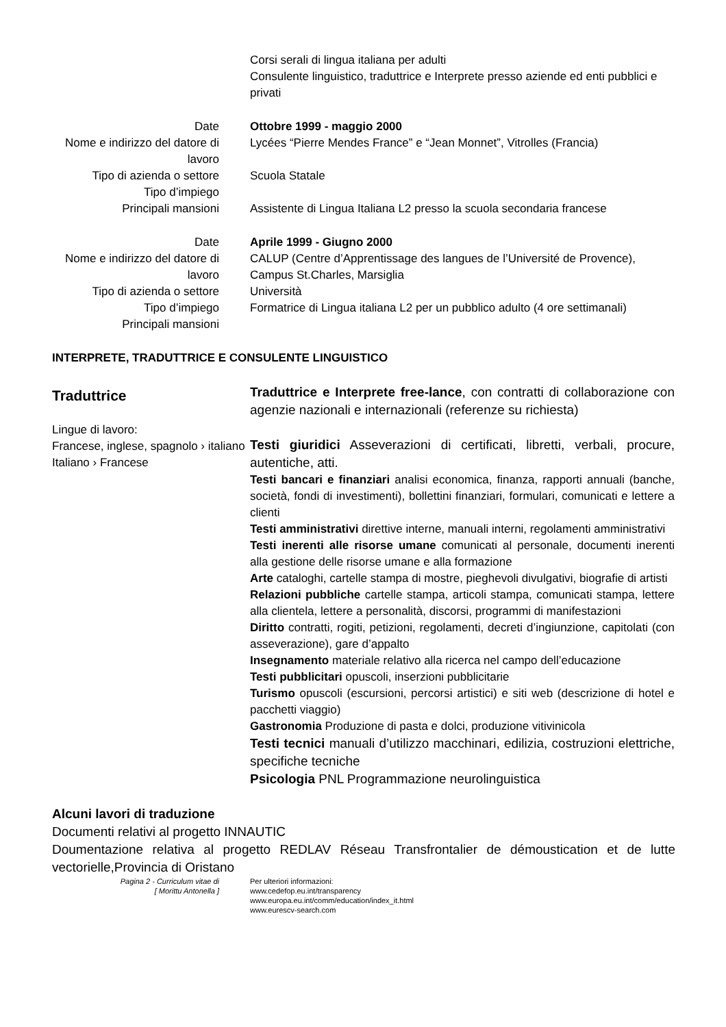Corsi serali di lingua italiana per adulti
Consulente linguistico, traduttrice e Interprete presso aziende ed enti pubblici e privati
Date Ottobre 1999 - maggio 2000
Nome e indirizzo del datore di lavoro
Lycées “Pierre Mendes France” e “Jean Monnet”, Vitrolles (Francia)
Tipo di azienda o settore Scuola Statale
Tipo d’impiego
Principali mansioni Assistente di Lingua Italiana L2 presso la scuola secondaria francese
Date
Nome e indirizzo del datore di lavoro
Tipo di azienda o settore
Tipo d’impiego
Principali mansioni
Aprile 1999 - Giugno 2000
CALUP (Centre d’Apprentissage des langues de l’Université de Provence), Campus St.Charles, Marsiglia
Università
Formatrice di Lingua italiana L2 per un pubblico adulto (4 ore settimanali)
INTERPRETE, TRADUTTRICE E CONSULENTE LINGUISTICO
Traduttrice
Lingue di lavoro:
Francese, inglese, spagnolo › italiano
Italiano › Francese
Traduttrice e Interprete free-lance, con contratti di collaborazione con agenzie nazionali e internazionali (referenze su richiesta)
Testi giuridici Asseverazioni di certificati, libretti, verbali, procure, autentiche, atti.
Testi bancari e finanziari analisi economica, finanza, rapporti annuali (banche, società, fondi di investimenti), bollettini finanziari, formulari, comunicati e lettere a clienti
Testi amministrativi direttive interne, manuali interni, regolamenti amministrativi
Testi inerenti alle risorse umane comunicati al personale, documenti inerenti alla gestione delle risorse umane e alla formazione
Arte cataloghi, cartelle stampa di mostre, pieghevoli divulgativi, biografie di artisti
Relazioni pubbliche cartelle stampa, articoli stampa, comunicati stampa, lettere alla clientela, lettere a personalità, discorsi, programmi di manifestazioni
Diritto contratti, rogiti, petizioni, regolamenti, decreti d’ingiunzione, capitolati (con asseverazione), gare d’appalto
Insegnamento materiale relativo alla ricerca nel campo dell’educazione
Testi pubblicitari opuscoli, inserzioni pubblicitarie
Turismo opuscoli (escursioni, percorsi artistici) e siti web (descrizione di hotel e pacchetti viaggio)
Gastronomia Produzione di pasta e dolci, produzione vitivinicola
Testi tecnici manuali d’utilizzo macchinari, edilizia, costruzioni elettriche, specifiche tecniche
Psicologia PNL Programmazione neurolinguistica
Alcuni lavori di traduzione
Documenti relativi al progetto INNAUTIC
Doumentazione relativa al progetto REDLAV Réseau Transfrontalier de démoustication et de lutte vectorielle,Provincia di Oristano
Pagina 2 - Curriculum vitae di
[ Morittu Antonella ]
Per ulteriori informazioni:
www.cedefop.eu.int/transparency
www.europa.eu.int/comm/education/index_it.html
www.eurescv-search.com